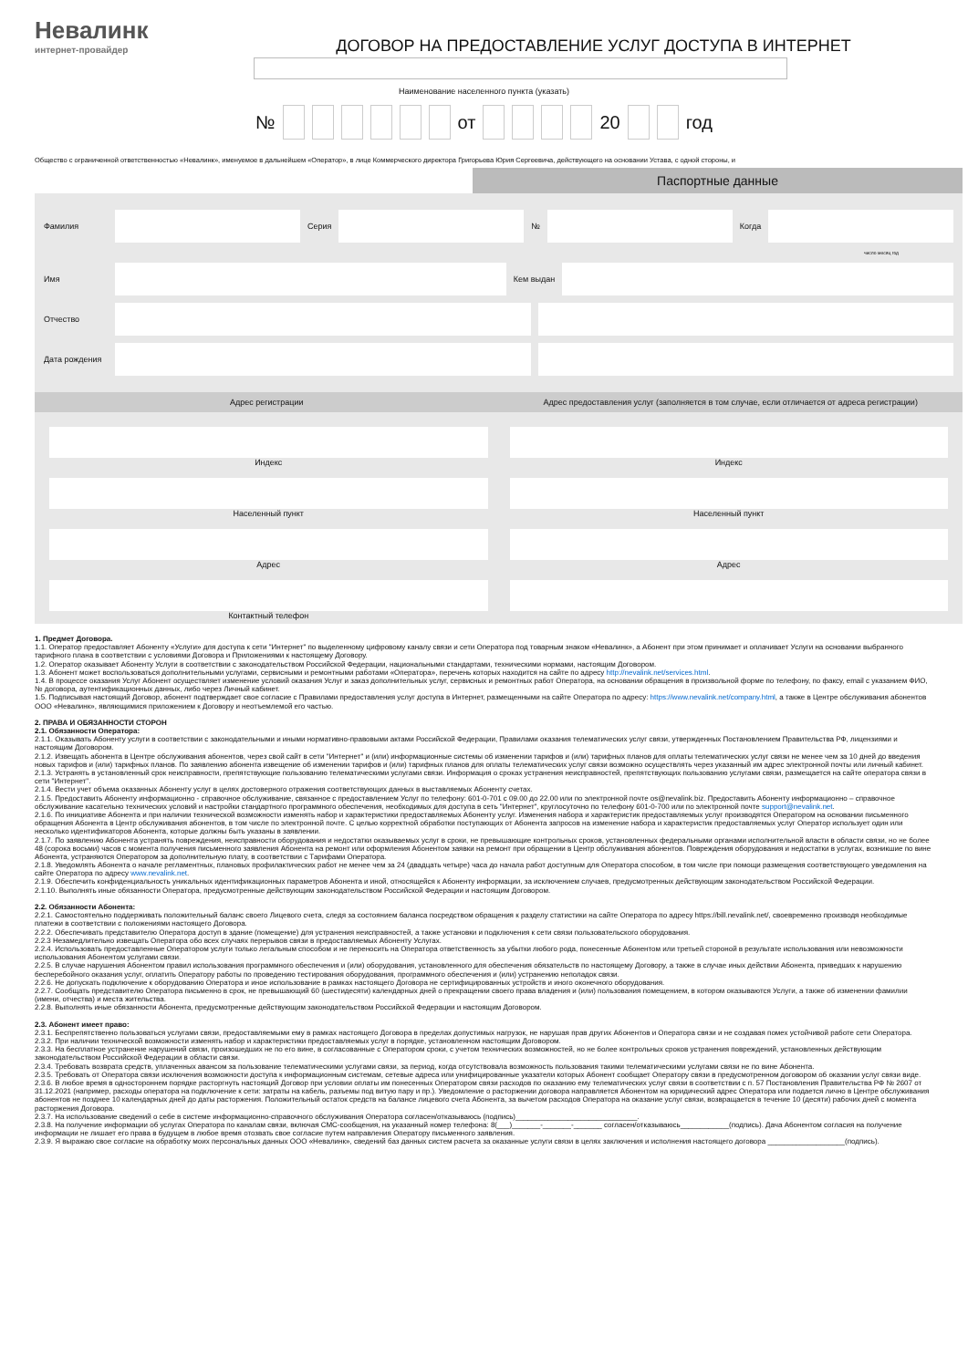Невалинк
интернет-провайдер
ДОГОВОР НА ПРЕДОСТАВЛЕНИЕ УСЛУГ ДОСТУПА В ИНТЕРНЕТ
Наименование населенного пункта (указать)
№ от 20 год
Общество с ограниченной ответственностью «Невалинк», именуемое в дальнейшем «Оператор», в лице Коммерческого директора Григорьева Юрия Сергеевича, действующего на основании Устава, с одной стороны, и
Паспортные данные
Фамилия Серия № Когда
число месяц год
Имя Кем выдан
Отчество
Дата рождения
Адрес регистрации Адрес предоставления услуг (заполняется в том случае, если отличается от адреса регистрации)
Индекс
Населенный пункт
Адрес
Контактный телефон
Индекс
Населенный пункт
Адрес
1. Предмет Договора.
1.1. Оператор предоставляет Абоненту «Услуги» для доступа к сети "Интернет" по выделенному цифровому каналу связи и сети Оператора под товарным знаком «Невалинк», а Абонент при этом принимает и оплачивает Услуги на основании выбранного тарифного плана в соответствии с условиями Договора и Приложениями к настоящему Договору.
1.2. Оператор оказывает Абоненту Услуги в соответствии с законодательством Российской Федерации, национальными стандартами, техническими нормами, настоящим Договором.
1.3. Абонент может воспользоваться дополнительными услугами, сервисными и ремонтными работами «Оператора», перечень которых находится на сайте по адресу http://nevalink.net/services.html.
1.4. В процессе оказания Услуг Абонент осуществляет изменение условий оказания Услуг и заказ дополнительных услуг, сервисных и ремонтных работ Оператора, на основании обращения в произвольной форме по телефону, по факсу, email с указанием ФИО, № договора, аутентификационных данных, либо через Личный кабинет.
1.5. Подписывая настоящий Договор, абонент подтверждает свое согласие с Правилами предоставления услуг доступа в Интернет, размещенными на сайте Оператора по адресу: https://www.nevalink.net/company.html, а также в Центре обслуживания абонентов ООО «Невалинк», являющимися приложением к Договору и неотъемлемой его частью.
2. ПРАВА И ОБЯЗАННОСТИ СТОРОН
2.1. Обязанности Оператора:
2.1.1. Оказывать Абоненту услуги в соответствии с законодательными и иными нормативно-правовыми актами Российской Федерации, Правилами оказания телематических услуг связи, утвержденных Постановлением Правительства РФ, лицензиями и настоящим Договором.
2.1.2. Извещать абонента в Центре обслуживания абонентов, через свой сайт в сети "Интернет" и (или) информационные системы об изменении тарифов и (или) тарифных планов для оплаты телематических услуг связи не менее чем за 10 дней до введения новых тарифов и (или) тарифных планов. По заявлению абонента извещение об изменении тарифов и (или) тарифных планов для оплаты телематических услуг связи возможно осуществлять через указанный им адрес электронной почты или личный кабинет.
2.1.3. Устранять в установленный срок неисправности, препятствующие пользованию телематическими услугами связи. Информация о сроках устранения неисправностей, препятствующих пользованию услугами связи, размещается на сайте оператора связи в сети "Интернет".
2.1.4. Вести учет объема оказанных Абоненту услуг в целях достоверного отражения соответствующих данных в выставляемых Абоненту счетах.
2.1.5. Предоставить Абоненту информационно - справочное обслуживание, связанное с предоставлением Услуг по телефону: 601-0-701 с 09.00 до 22.00 или по электронной почте os@nevalink.biz. Предоставить Абоненту информационно – справочное обслуживание касательно технических условий и настройки стандартного программного обеспечения, необходимых для доступа в сеть "Интернет", круглосуточно по телефону 601-0-700 или по электронной почте support@nevalink.net.
2.1.6. По инициативе Абонента и при наличии технической возможности изменять набор и характеристики предоставляемых Абоненту услуг. Изменения набора и характеристик предоставляемых услуг производятся Оператором на основании письменного обращения Абонента в Центр обслуживания абонентов, в том числе по электронной почте. С целью корректной обработки поступающих от Абонента запросов на изменение набора и характеристик предоставляемых услуг Оператор использует один или несколько идентификаторов Абонента, которые должны быть указаны в заявлении.
2.1.7. По заявлению Абонента устранять повреждения, неисправности оборудования и недостатки оказываемых услуг в сроки, не превышающие контрольных сроков, установленных федеральными органами исполнительной власти в области связи, но не более 48 (сорока восьми) часов с момента получения письменного заявления Абонента на ремонт или оформления Абонентом заявки на ремонт при обращении в Центр обслуживания абонентов. Повреждения оборудования и недостатки в услугах, возникшие по вине Абонента, устраняются Оператором за дополнительную плату, в соответствии с Тарифами Оператора.
2.1.8. Уведомлять Абонента о начале регламентных, плановых профилактических работ не менее чем за 24 (двадцать четыре) часа до начала работ доступным для Оператора способом, в том числе при помощи размещения соответствующего уведомления на сайте Оператора по адресу www.nevalink.net.
2.1.9. Обеспечить конфиденциальность уникальных идентификационных параметров Абонента и иной, относящейся к Абоненту информации, за исключением случаев, предусмотренных действующим законодательством Российской Федерации.
2.1.10. Выполнять иные обязанности Оператора, предусмотренные действующим законодательством Российской Федерации и настоящим Договором.
2.2. Обязанности Абонента:
2.2.1. Самостоятельно поддерживать положительный баланс своего Лицевого счета, следя за состоянием баланса посредством обращения к разделу статистики на сайте Оператора по адресу https://bill.nevalink.net/, своевременно производя необходимые платежи в соответствии с положениями настоящего Договора.
2.2.2. Обеспечивать представителю Оператора доступ в здание (помещение) для устранения неисправностей, а также установки и подключения к сети связи пользовательского оборудования.
2.2.3 Незамедлительно извещать Оператора обо всех случаях перерывов связи в предоставляемых Абоненту Услугах.
2.2.4. Использовать предоставленные Оператором услуги только легальным способом и не переносить на Оператора ответственность за убытки любого рода, понесенные Абонентом или третьей стороной в результате использования или невозможности использования Абонентом услугами связи.
2.2.5. В случае нарушения Абонентом правил использования программного обеспечения и (или) оборудования, установленного для обеспечения обязательств по настоящему Договору, а также в случае иных действии Абонента, приведших к нарушению бесперебойного оказания услуг, оплатить Оператору работы по проведению тестирования оборудования, программного обеспечения и (или) устранению неполадок связи.
2.2.6. Не допускать подключение к оборудованию Оператора и иное использование в рамках настоящего Договора не сертифицированных устройств и иного оконечного оборудования.
2.2.7. Сообщать представителю Оператора письменно в срок, не превышающий 60 (шестидесяти) календарных дней о прекращении своего права владения и (или) пользования помещением, в котором оказываются Услуги, а также об изменении фамилии (имени, отчества) и места жительства.
2.2.8. Выполнять иные обязанности Абонента, предусмотренные действующим законодательством Российской Федерации и настоящим Договором.
2.3. Абонент имеет право:
2.3.1. Беспрепятственно пользоваться услугами связи, предоставляемыми ему в рамках настоящего Договора в пределах допустимых нагрузок, не нарушая прав других Абонентов и Оператора связи и не создавая помех устойчивой работе сети Оператора.
2.3.2. При наличии технической возможности изменять набор и характеристики предоставляемых услуг в порядке, установленном настоящим Договором.
2.3.3. На бесплатное устранение нарушений связи, произошедших не по его вине, в согласованные с Оператором сроки, с учетом технических возможностей, но не более контрольных сроков устранения повреждений, установленных действующим законодательством Российской Федерации в области связи.
2.3.4. Требовать возврата средств, уплаченных авансом за пользование телематическими услугами связи, за период, когда отсутствовала возможность пользования такими телематическими услугами связи не по вине Абонента.
2.3.5. Требовать от Оператора связи исключения возможности доступа к информационным системам, сетевые адреса или унифицированные указатели которых Абонент сообщает Оператору связи в предусмотренном договором об оказании услуг связи виде.
2.3.6. В любое время в одностороннем порядке расторгнуть настоящий Договор при условии оплаты им понесенных Оператором связи расходов по оказанию ему телематических услуг связи в соответствии с п. 57 Постановления Правительства РФ № 2607 от 31.12.2021 (например, расходы оператора на подключение к сети: затраты на кабель, разъемы под витую пару и пр.). Уведомление о расторжении договора направляется Абонентом на юридический адрес Оператора или подается лично в Центре обслуживания абонентов не позднее 10 календарных дней до даты расторжения. Положительный остаток средств на балансе лицевого счета Абонента, за вычетом расходов Оператора на оказание услуг связи, возвращается в течение 10 (десяти) рабочих дней с момента расторжения Договора.
2.3.7. На использование сведений о себе в системе информационно-справочного обслуживания Оператора согласен/отказываюсь (подпись)______________________________.
2.3.8. На получение информации об услугах Оператора по каналам связи, включая СМС-сообщения, на указанный номер телефона: 8(___)_______-_______-_______ согласен/отказываюсь____________(подпись). Дача Абонентом согласия на получение информации не лишает его права в будущем в любое время отозвать свое согласие путем направления Оператору письменного заявления.
2.3.9. Я выражаю свое согласие на обработку моих персональных данных ООО «Невалинк», сведений баз данных систем расчета за оказанные услуги связи в целях заключения и исполнения настоящего договора ___________________(подпись).